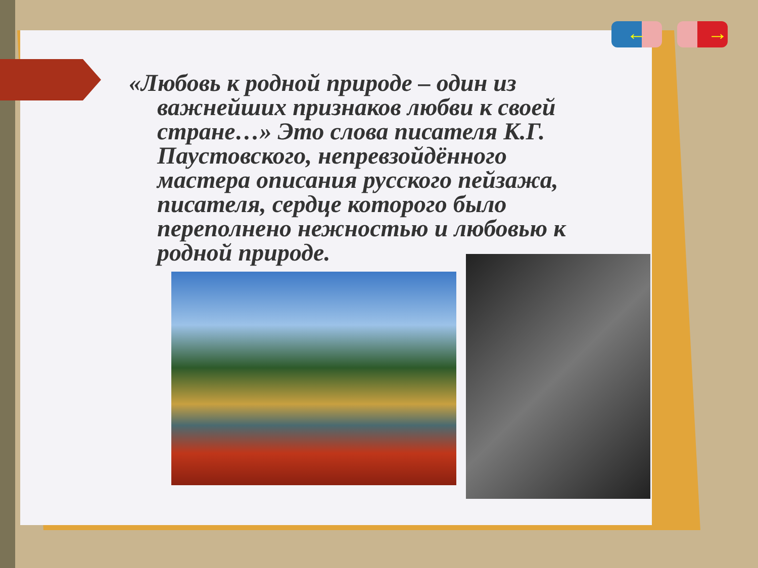← →
«Любовь к родной природе – один из важнейших признаков любви к своей стране…» Это слова писателя К.Г. Паустовского, непревзойдённого мастера описания русского пейзажа, писателя, сердце которого было переполнено нежностью и любовью к родной природе.